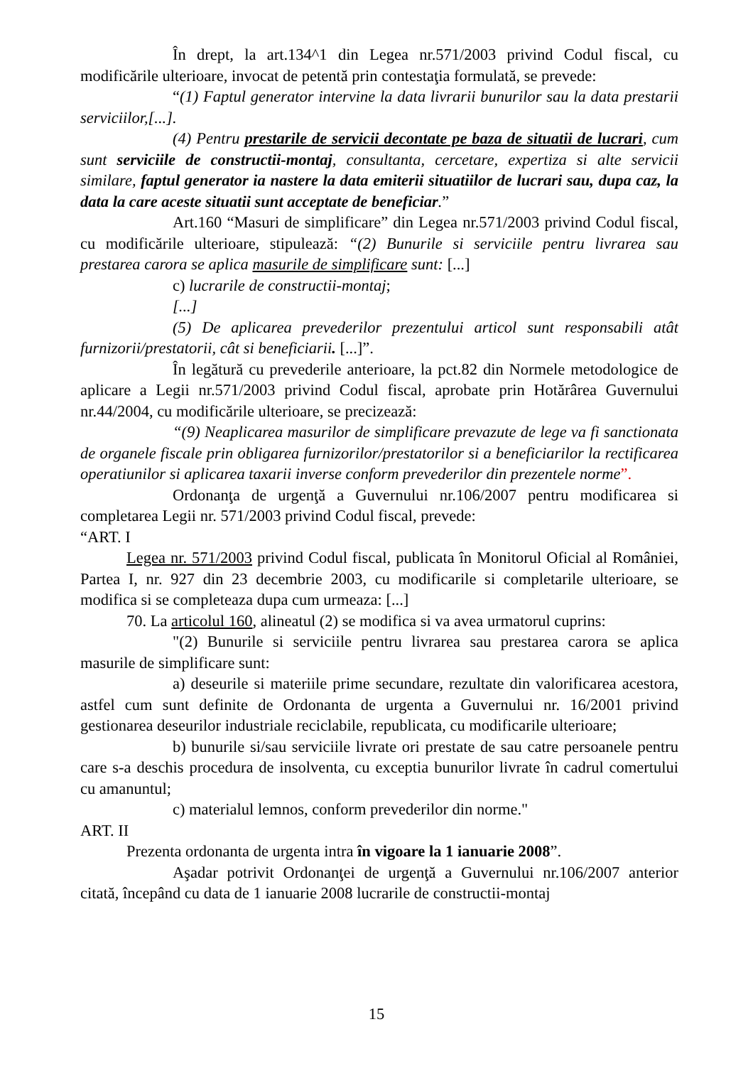În drept, la art.134^1 din Legea nr.571/2003 privind Codul fiscal, cu modificările ulterioare, invocat de petentă prin contestaţia formulată, se prevede:
“(1) Faptul generator intervine la data livrarii bunurilor sau la data prestarii serviciilor,[...].
(4) Pentru prestarile de servicii decontate pe baza de situatii de lucrari, cum sunt serviciile de constructii-montaj, consultanta, cercetare, expertiza si alte servicii similare, faptul generator ia nastere la data emiterii situatiilor de lucrari sau, dupa caz, la data la care aceste situatii sunt acceptate de beneficiar.”
Art.160 “Masuri de simplificare” din Legea nr.571/2003 privind Codul fiscal, cu modificările ulterioare, stipulează: “(2) Bunurile si serviciile pentru livrarea sau prestarea carora se aplica masurile de simplificare sunt: [...]
c) lucrarile de constructii-montaj;
[...]
(5) De aplicarea prevederilor prezentului articol sunt responsabili atât furnizorii/prestatorii, cât si beneficiarii. [...]”.
În legătură cu prevederile anterioare, la pct.82 din Normele metodologice de aplicare a Legii nr.571/2003 privind Codul fiscal, aprobate prin Hotărârea Guvernului nr.44/2004, cu modificările ulterioare, se precizează:
“(9) Neaplicarea masurilor de simplificare prevazute de lege va fi sanctionata de organele fiscale prin obligarea furnizorilor/prestatorilor si a beneficiarilor la rectificarea operatiunilor si aplicarea taxarii inverse conform prevederilor din prezentele norme”.
Ordonanţa de urgenţă a Guvernului nr.106/2007 pentru modificarea si completarea Legii nr. 571/2003 privind Codul fiscal, prevede:
“ART. I
Legea nr. 571/2003 privind Codul fiscal, publicata în Monitorul Oficial al României, Partea I, nr. 927 din 23 decembrie 2003, cu modificarile si completarile ulterioare, se modifica si se completeaza dupa cum urmeaza: [...]
70. La articolul 160, alineatul (2) se modifica si va avea urmatorul cuprins:
"(2) Bunurile si serviciile pentru livrarea sau prestarea carora se aplica masurile de simplificare sunt:
a) deseurile si materiile prime secundare, rezultate din valorificarea acestora, astfel cum sunt definite de Ordonanta de urgenta a Guvernului nr. 16/2001 privind gestionarea deseurilor industriale reciclabile, republicata, cu modificarile ulterioare;
b) bunurile si/sau serviciile livrate ori prestate de sau catre persoanele pentru care s-a deschis procedura de insolventa, cu exceptia bunurilor livrate în cadrul comertului cu amanuntul;
c) materialul lemnos, conform prevederilor din norme."
ART. II
Prezenta ordonanta de urgenta intra în vigoare la 1 ianuarie 2008”.
Aşadar potrivit Ordonanţei de urgenţă a Guvernului nr.106/2007 anterior citată, începând cu data de 1 ianuarie 2008 lucrarile de constructii-montaj
15